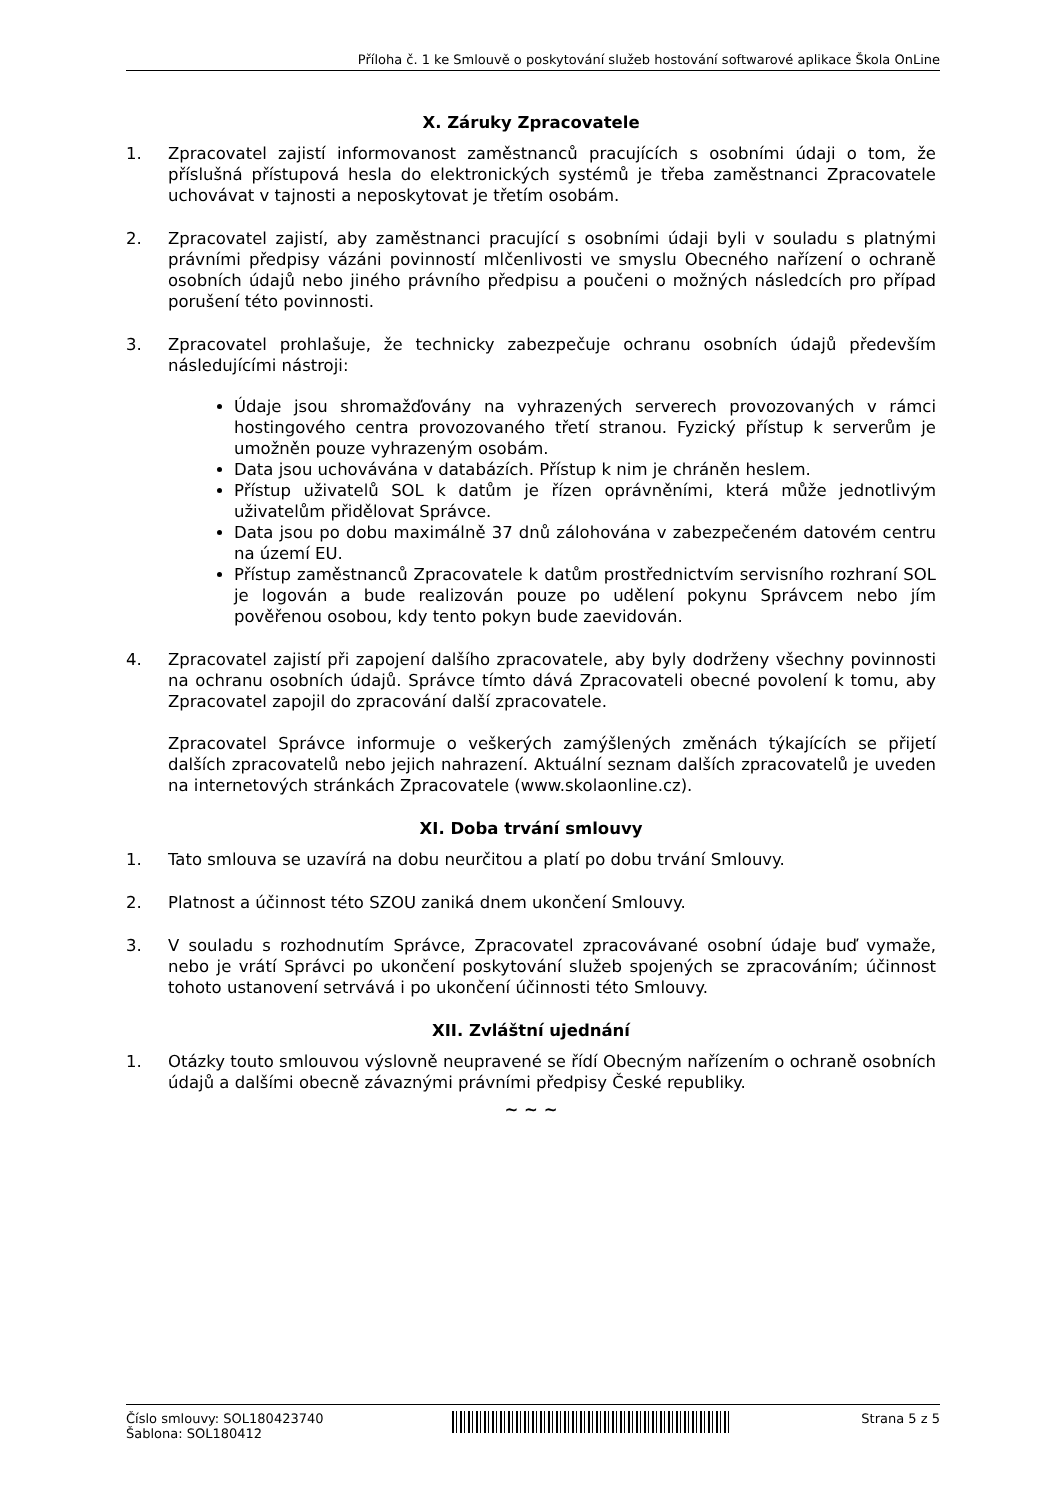Příloha č. 1 ke Smlouvě o poskytování služeb hostování softwarové aplikace Škola OnLine
X. Záruky Zpracovatele
1. Zpracovatel zajistí informovanost zaměstnanců pracujících s osobními údaji o tom, že příslušná přístupová hesla do elektronických systémů je třeba zaměstnanci Zpracovatele uchovávat v tajnosti a neposkytovat je třetím osobám.
2. Zpracovatel zajistí, aby zaměstnanci pracující s osobními údaji byli v souladu s platnými právními předpisy vázáni povinností mlčenlivosti ve smyslu Obecného nařízení o ochraně osobních údajů nebo jiného právního předpisu a poučeni o možných následcích pro případ porušení této povinnosti.
3. Zpracovatel prohlašuje, že technicky zabezpečuje ochranu osobních údajů především následujícími nástroji:
Údaje jsou shromažďovány na vyhrazených serverech provozovaných v rámci hostingového centra provozovaného třetí stranou. Fyzický přístup k serverům je umožněn pouze vyhrazeným osobám.
Data jsou uchovávána v databázích. Přístup k nim je chráněn heslem.
Přístup uživatelů SOL k datům je řízen oprávněními, která může jednotlivým uživatelům přidělovat Správce.
Data jsou po dobu maximálně 37 dnů zálohována v zabezpečeném datovém centru na území EU.
Přístup zaměstnanců Zpracovatele k datům prostřednictvím servisního rozhraní SOL je logován a bude realizován pouze po udělení pokynu Správcem nebo jím pověřenou osobou, kdy tento pokyn bude zaevidován.
4. Zpracovatel zajistí při zapojení dalšího zpracovatele, aby byly dodrženy všechny povinnosti na ochranu osobních údajů. Správce tímto dává Zpracovateli obecné povolení k tomu, aby Zpracovatel zapojil do zpracování další zpracovatele.
Zpracovatel Správce informuje o veškerých zamýšlených změnách týkajících se přijetí dalších zpracovatelů nebo jejich nahrazení. Aktuální seznam dalších zpracovatelů je uveden na internetových stránkách Zpracovatele (www.skolaonline.cz).
XI. Doba trvání smlouvy
1. Tato smlouva se uzavírá na dobu neurčitou a platí po dobu trvání Smlouvy.
2. Platnost a účinnost této SZOU zaniká dnem ukončení Smlouvy.
3. V souladu s rozhodnutím Správce, Zpracovatel zpracovávané osobní údaje buď vymaže, nebo je vrátí Správci po ukončení poskytování služeb spojených se zpracováním; účinnost tohoto ustanovení setrvává i po ukončení účinnosti této Smlouvy.
XII. Zvláštní ujednání
1. Otázky touto smlouvou výslovně neupravené se řídí Obecným nařízením o ochraně osobních údajů a dalšími obecně závaznými právními předpisy České republiky.
~ ~ ~
Číslo smlouvy: SOL180423740
Šablona: SOL180412
Strana 5 z 5